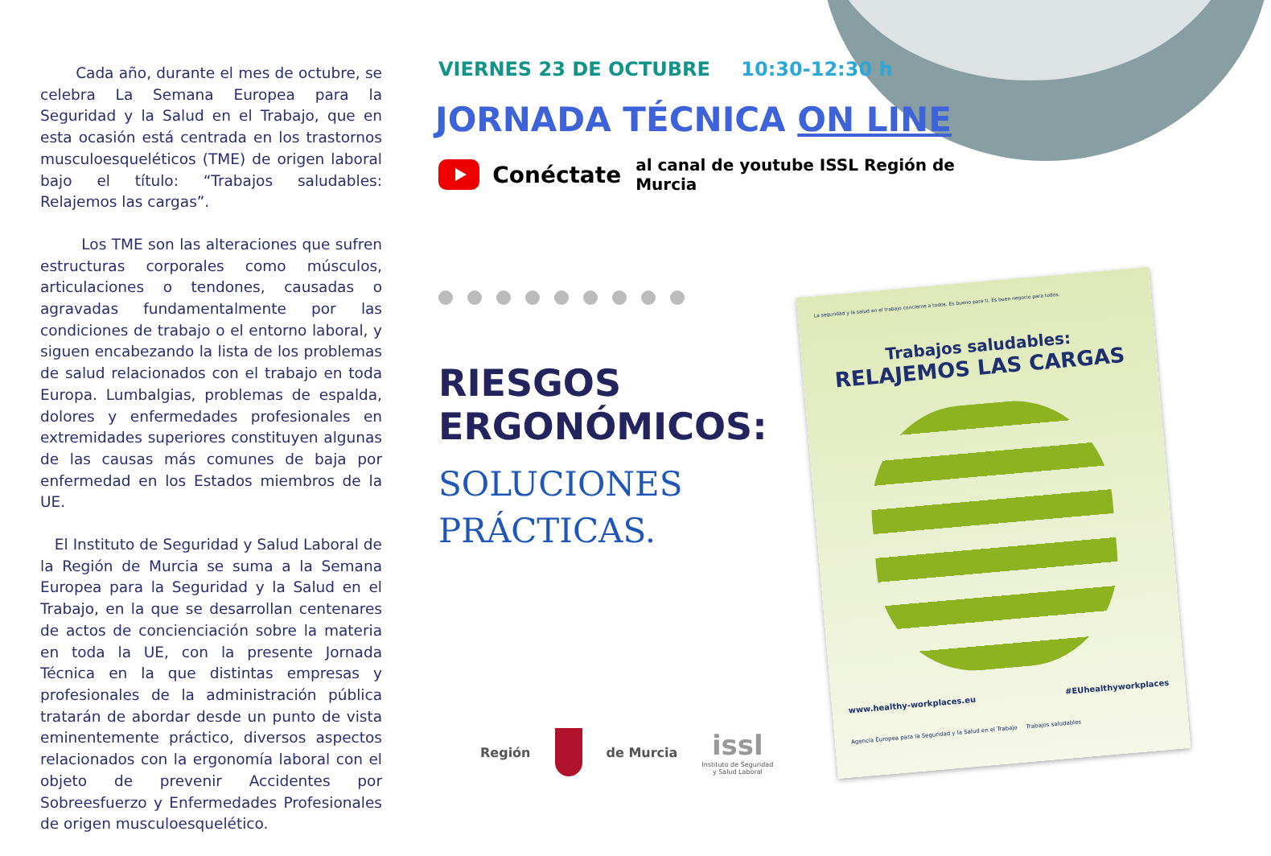Cada año, durante el mes de octubre, se celebra La Semana Europea para la Seguridad y la Salud en el Trabajo, que en esta ocasión está centrada en los trastornos musculoesqueléticos (TME) de origen laboral bajo el título: “Trabajos saludables: Relajemos las cargas”.
Los TME son las alteraciones que sufren estructuras corporales como músculos, articulaciones o tendones, causadas o agravadas fundamentalmente por las condiciones de trabajo o el entorno laboral, y siguen encabezando la lista de los problemas de salud relacionados con el trabajo en toda Europa. Lumbalgias, problemas de espalda, dolores y enfermedades profesionales en extremidades superiores constituyen algunas de las causas más comunes de baja por enfermedad en los Estados miembros de la UE.
El Instituto de Seguridad y Salud Laboral de la Región de Murcia se suma a la Semana Europea para la Seguridad y la Salud en el Trabajo, en la que se desarrollan centenares de actos de concienciación sobre la materia en toda la UE, con la presente Jornada Técnica en la que distintas empresas y profesionales de la administración pública tratarán de abordar desde un punto de vista eminentemente práctico, diversos aspectos relacionados con la ergonomía laboral con el objeto de prevenir Accidentes por Sobreesfuerzo y Enfermedades Profesionales de origen musculoesquelético.
VIERNES 23 DE OCTUBRE 10:30-12:30 h
JORNADA TÉCNICA ON LINE
Conéctate al canal de youtube ISSL Región de Murcia
RIESGOS
ERGONÓMICOS:
SOLUCIONES
PRÁCTICAS.
Región de Murcia issl
Instituto de Seguridad
y Salud Laboral
La seguridad y la salud en el trabajo concierne a todos. Es bueno para ti. Es buen negocio para todos.
Trabajos saludables:
RELAJEMOS LAS CARGAS
www.healthy-workplaces.eu #EUhealthyworkplaces
Agencia Europea para la Seguridad y la Salud en el Trabajo Trabajos saludables